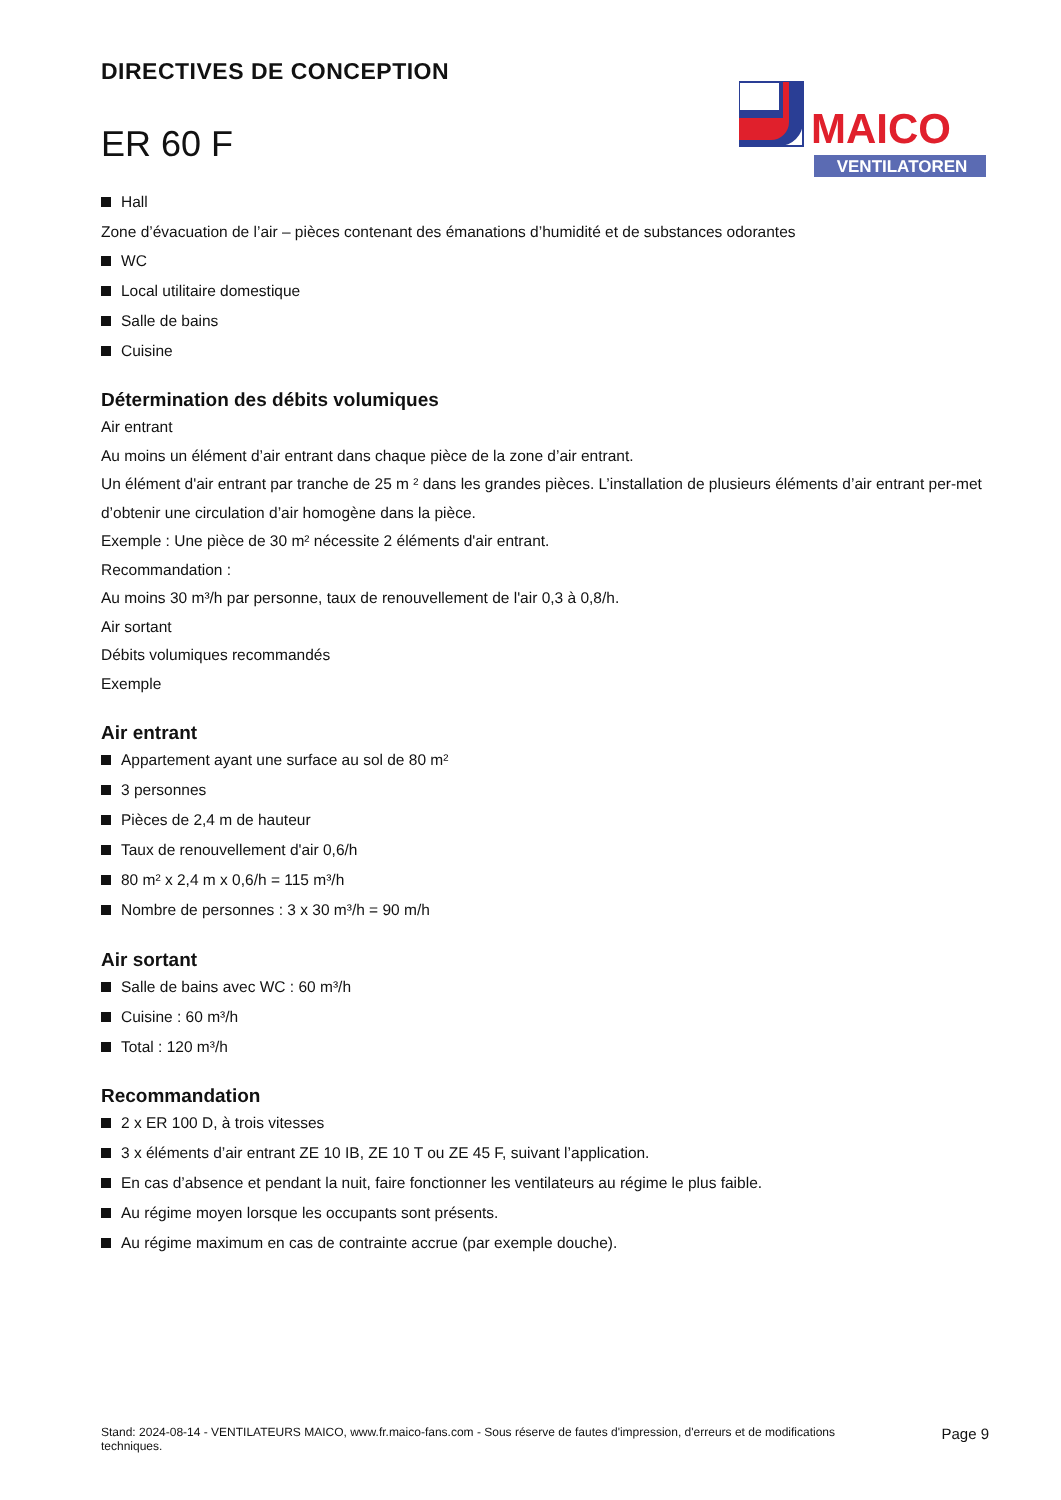DIRECTIVES DE CONCEPTION
ER 60 F
MAICO
VENTILATOREN
Hall
Zone d’évacuation de l’air – pièces contenant des émanations d’humidité et de substances odorantes
WC
Local utilitaire domestique
Salle de bains
Cuisine
Détermination des débits volumiques
Air entrant
Au moins un élément d’air entrant dans chaque pièce de la zone d’air entrant.
Un élément d'air entrant par tranche de 25 m ² dans les grandes pièces. L’installation de plusieurs éléments d’air entrant per-met d’obtenir une circulation d’air homogène dans la pièce.
Exemple : Une pièce de 30 m² nécessite 2 éléments d'air entrant.
Recommandation :
Au moins 30 m³/h par personne, taux de renouvellement de l'air 0,3 à 0,8/h.
Air sortant
Débits volumiques recommandés
Exemple
Air entrant
Appartement ayant une surface au sol de 80 m²
3 personnes
Pièces de 2,4 m de hauteur
Taux de renouvellement d'air 0,6/h
80 m² x 2,4 m x 0,6/h = 115 m³/h
Nombre de personnes : 3 x 30 m³/h = 90 m/h
Air sortant
Salle de bains avec WC : 60 m³/h
Cuisine : 60 m³/h
Total : 120 m³/h
Recommandation
2 x ER 100 D, à trois vitesses
3 x éléments d’air entrant ZE 10 IB, ZE 10 T ou ZE 45 F, suivant l’application.
En cas d’absence et pendant la nuit, faire fonctionner les ventilateurs au régime le plus faible.
Au régime moyen lorsque les occupants sont présents.
Au régime maximum en cas de contrainte accrue (par exemple douche).
Stand: 2024-08-14 - VENTILATEURS MAICO, www.fr.maico-fans.com - Sous réserve de fautes d'impression, d'erreurs et de modifications techniques.
Page 9